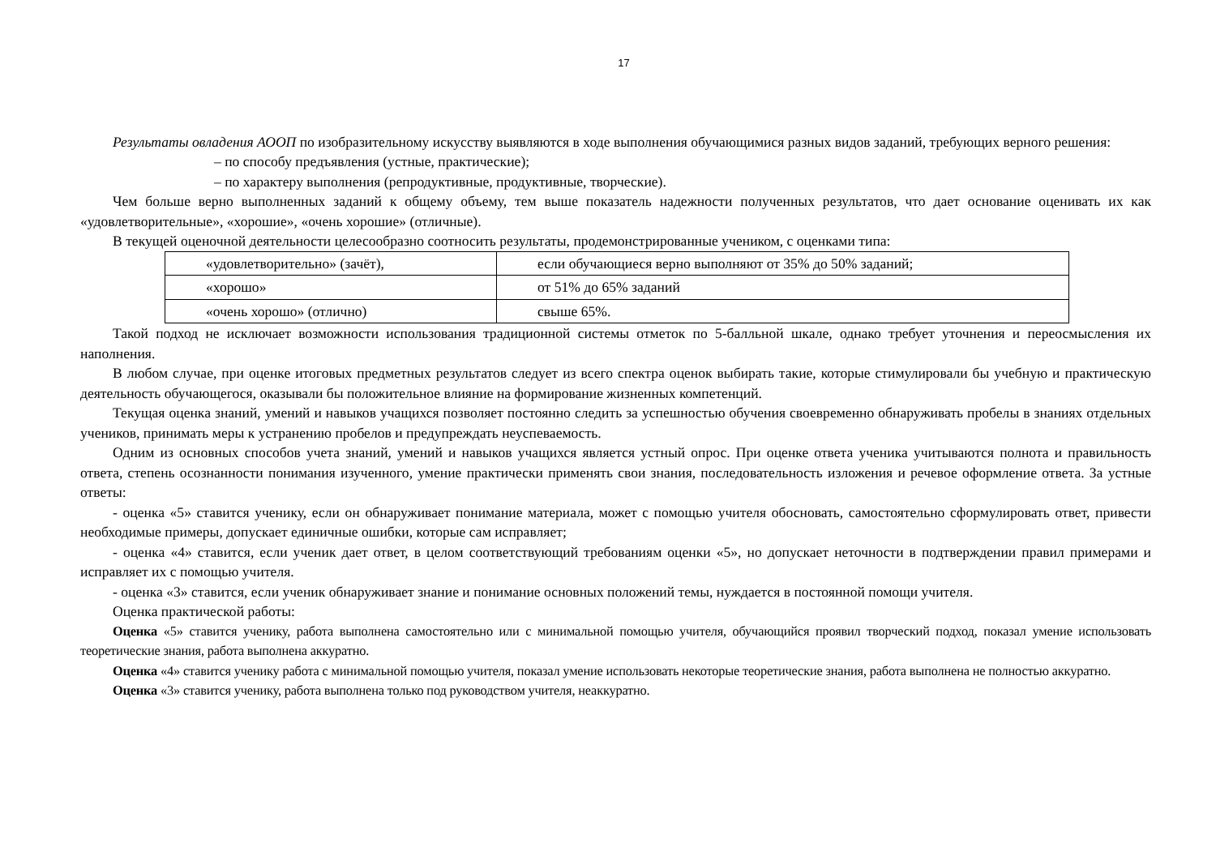17
Результаты овладения АООП по изобразительному искусству выявляются в ходе выполнения обучающимися разных видов заданий, требующих верного решения:
– по способу предъявления (устные, практические);
– по характеру выполнения (репродуктивные, продуктивные, творческие).
Чем больше верно выполненных заданий к общему объему, тем выше показатель надежности полученных результатов, что дает основание оценивать их как «удовлетворительные», «хорошие», «очень хорошие» (отличные).
В текущей оценочной деятельности целесообразно соотносить результаты, продемонстрированные учеником, с оценками типа:
| «удовлетворительно» (зачёт), | если обучающиеся верно выполняют от 35% до 50% заданий; |
| «хорошо» | от 51% до 65% заданий |
| «очень хорошо» (отлично) | свыше 65%. |
Такой подход не исключает возможности использования традиционной системы отметок по 5-балльной шкале, однако требует уточнения и переосмысления их наполнения.
В любом случае, при оценке итоговых предметных результатов следует из всего спектра оценок выбирать такие, которые стимулировали бы учебную и практическую деятельность обучающегося, оказывали бы положительное влияние на формирование жизненных компетенций.
Текущая оценка знаний, умений и навыков учащихся позволяет постоянно следить за успешностью обучения своевременно обнаруживать пробелы в знаниях отдельных учеников, принимать меры к устранению пробелов и предупреждать неуспеваемость.
Одним из основных способов учета знаний, умений и навыков учащихся является устный опрос. При оценке ответа ученика учитываются полнота и правильность ответа, степень осознанности понимания изученного, умение практически применять свои знания, последовательность изложения и речевое оформление ответа. За устные ответы:
- оценка «5» ставится ученику, если он обнаруживает понимание материала, может с помощью учителя обосновать, самостоятельно сформулировать ответ, привести необходимые примеры, допускает единичные ошибки, которые сам исправляет;
- оценка «4» ставится, если ученик дает ответ, в целом соответствующий требованиям оценки «5», но допускает неточности в подтверждении правил примерами и исправляет их с помощью учителя.
- оценка «3» ставится, если ученик обнаруживает знание и понимание основных положений темы, нуждается в постоянной помощи учителя.
Оценка практической работы:
Оценка «5» ставится ученику, работа выполнена самостоятельно или с минимальной помощью учителя, обучающийся проявил творческий подход, показал умение использовать теоретические знания, работа выполнена аккуратно.
Оценка «4» ставится ученику работа с минимальной помощью учителя, показал умение использовать некоторые теоретические знания, работа выполнена не полностью аккуратно.
Оценка «3» ставится ученику, работа выполнена только под руководством учителя, неаккуратно.